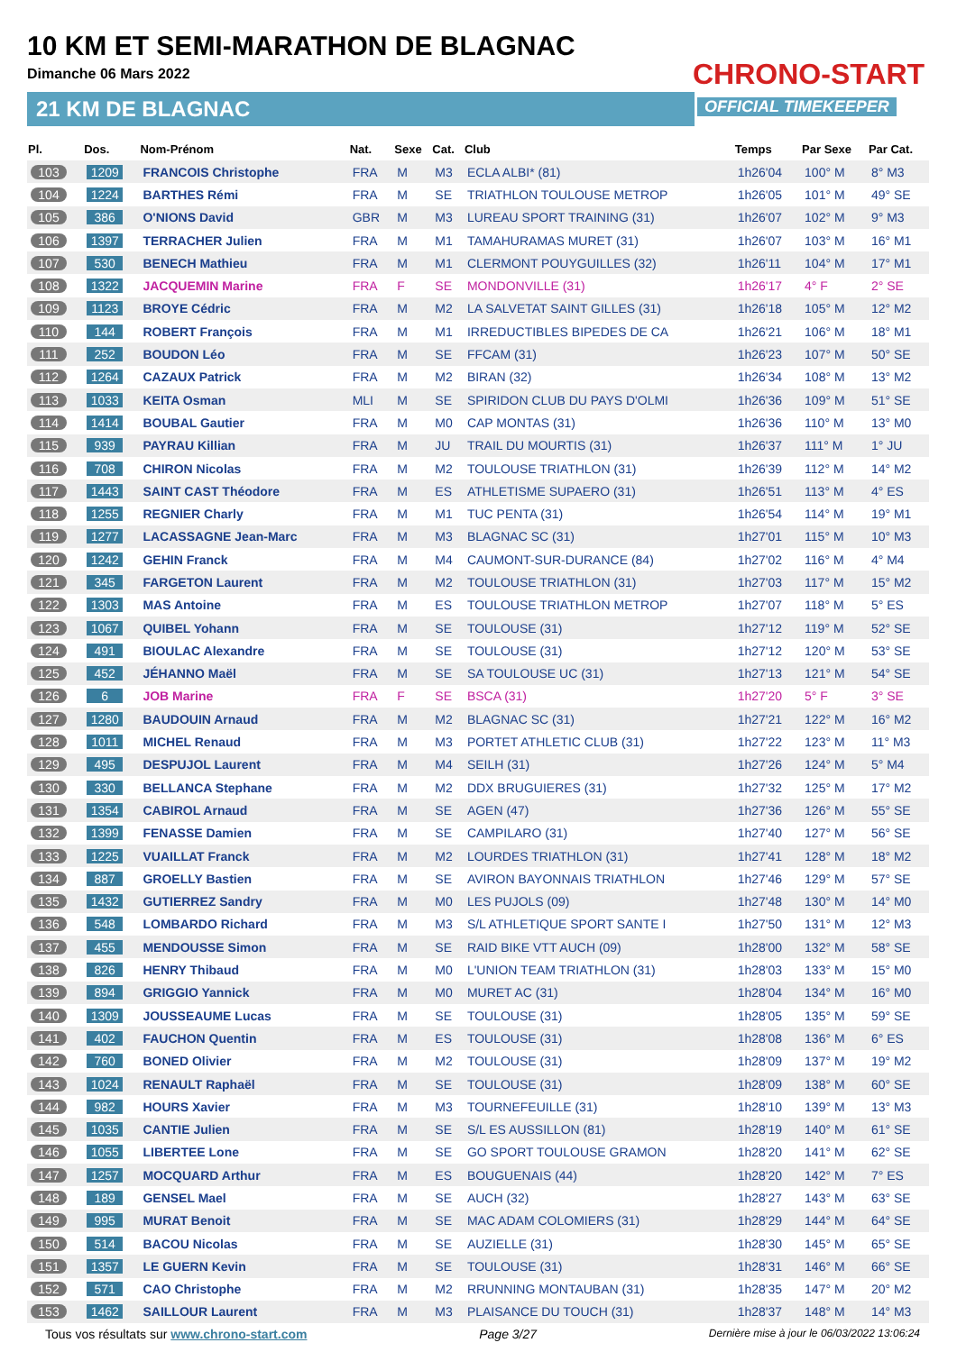10 KM ET SEMI-MARATHON DE BLAGNAC
Dimanche 06 Mars 2022
21 KM DE BLAGNAC
CHRONO-START
OFFICIAL TIMEKEEPER
| Pl. | Dos. | Nom-Prénom | Nat. | Sexe | Cat. | Club | Temps | Par Sexe | Par Cat. |
| --- | --- | --- | --- | --- | --- | --- | --- | --- | --- |
| 103 | 1209 | FRANCOIS Christophe | FRA | M | M3 | ECLA ALBI* (81) | 1h26'04 | 100° M | 8° M3 |
| 104 | 1224 | BARTHES Rémi | FRA | M | SE | TRIATHLON TOULOUSE METROP | 1h26'05 | 101° M | 49° SE |
| 105 | 386 | O'NIONS David | GBR | M | M3 | LUREAU SPORT TRAINING (31) | 1h26'07 | 102° M | 9° M3 |
| 106 | 1397 | TERRACHER Julien | FRA | M | M1 | TAMAHURAMAS MURET (31) | 1h26'07 | 103° M | 16° M1 |
| 107 | 530 | BENECH Mathieu | FRA | M | M1 | CLERMONT POUYGUILLES (32) | 1h26'11 | 104° M | 17° M1 |
| 108 | 1322 | JACQUEMIN Marine | FRA | F | SE | MONDONVILLE (31) | 1h26'17 | 4° F | 2° SE |
| 109 | 1123 | BROYE Cédric | FRA | M | M2 | LA SALVETAT SAINT GILLES (31) | 1h26'18 | 105° M | 12° M2 |
| 110 | 144 | ROBERT François | FRA | M | M1 | IRREDUCTIBLES BIPEDES DE CA | 1h26'21 | 106° M | 18° M1 |
| 111 | 252 | BOUDON Léo | FRA | M | SE | FFCAM (31) | 1h26'23 | 107° M | 50° SE |
| 112 | 1264 | CAZAUX Patrick | FRA | M | M2 | BIRAN (32) | 1h26'34 | 108° M | 13° M2 |
| 113 | 1033 | KEITA Osman | MLI | M | SE | SPIRIDON CLUB DU PAYS D'OLMI | 1h26'36 | 109° M | 51° SE |
| 114 | 1414 | BOUBAL Gautier | FRA | M | M0 | CAP MONTAS (31) | 1h26'36 | 110° M | 13° M0 |
| 115 | 939 | PAYRAU Killian | FRA | M | JU | TRAIL DU MOURTIS (31) | 1h26'37 | 111° M | 1° JU |
| 116 | 708 | CHIRON Nicolas | FRA | M | M2 | TOULOUSE TRIATHLON (31) | 1h26'39 | 112° M | 14° M2 |
| 117 | 1443 | SAINT CAST Théodore | FRA | M | ES | ATHLETISME SUPAERO (31) | 1h26'51 | 113° M | 4° ES |
| 118 | 1255 | REGNIER Charly | FRA | M | M1 | TUC PENTA (31) | 1h26'54 | 114° M | 19° M1 |
| 119 | 1277 | LACASSAGNE Jean-Marc | FRA | M | M3 | BLAGNAC SC (31) | 1h27'01 | 115° M | 10° M3 |
| 120 | 1242 | GEHIN Franck | FRA | M | M4 | CAUMONT-SUR-DURANCE (84) | 1h27'02 | 116° M | 4° M4 |
| 121 | 345 | FARGETON Laurent | FRA | M | M2 | TOULOUSE TRIATHLON (31) | 1h27'03 | 117° M | 15° M2 |
| 122 | 1303 | MAS Antoine | FRA | M | ES | TOULOUSE TRIATHLON METROP | 1h27'07 | 118° M | 5° ES |
| 123 | 1067 | QUIBEL Yohann | FRA | M | SE | TOULOUSE (31) | 1h27'12 | 119° M | 52° SE |
| 124 | 491 | BIOULAC Alexandre | FRA | M | SE | TOULOUSE (31) | 1h27'12 | 120° M | 53° SE |
| 125 | 452 | JÉHANNO Maël | FRA | M | SE | SA TOULOUSE UC (31) | 1h27'13 | 121° M | 54° SE |
| 126 | 6 | JOB Marine | FRA | F | SE | BSCA (31) | 1h27'20 | 5° F | 3° SE |
| 127 | 1280 | BAUDOUIN Arnaud | FRA | M | M2 | BLAGNAC SC (31) | 1h27'21 | 122° M | 16° M2 |
| 128 | 1011 | MICHEL Renaud | FRA | M | M3 | PORTET ATHLETIC CLUB (31) | 1h27'22 | 123° M | 11° M3 |
| 129 | 495 | DESPUJOL Laurent | FRA | M | M4 | SEILH (31) | 1h27'26 | 124° M | 5° M4 |
| 130 | 330 | BELLANCA Stephane | FRA | M | M2 | DDX BRUGUIERES (31) | 1h27'32 | 125° M | 17° M2 |
| 131 | 1354 | CABIROL Arnaud | FRA | M | SE | AGEN (47) | 1h27'36 | 126° M | 55° SE |
| 132 | 1399 | FENASSE Damien | FRA | M | SE | CAMPILARO (31) | 1h27'40 | 127° M | 56° SE |
| 133 | 1225 | VUAILLAT Franck | FRA | M | M2 | LOURDES TRIATHLON (31) | 1h27'41 | 128° M | 18° M2 |
| 134 | 887 | GROELLY Bastien | FRA | M | SE | AVIRON BAYONNAIS TRIATHLON | 1h27'46 | 129° M | 57° SE |
| 135 | 1432 | GUTIERREZ Sandry | FRA | M | M0 | LES PUJOLS (09) | 1h27'48 | 130° M | 14° M0 |
| 136 | 548 | LOMBARDO Richard | FRA | M | M3 | S/L ATHLETIQUE SPORT SANTE I | 1h27'50 | 131° M | 12° M3 |
| 137 | 455 | MENDOUSSE Simon | FRA | M | SE | RAID BIKE VTT AUCH (09) | 1h28'00 | 132° M | 58° SE |
| 138 | 826 | HENRY Thibaud | FRA | M | M0 | L'UNION TEAM TRIATHLON (31) | 1h28'03 | 133° M | 15° M0 |
| 139 | 894 | GRIGGIO Yannick | FRA | M | M0 | MURET AC (31) | 1h28'04 | 134° M | 16° M0 |
| 140 | 1309 | JOUSSEAUME Lucas | FRA | M | SE | TOULOUSE (31) | 1h28'05 | 135° M | 59° SE |
| 141 | 402 | FAUCHON Quentin | FRA | M | ES | TOULOUSE (31) | 1h28'08 | 136° M | 6° ES |
| 142 | 760 | BONED Olivier | FRA | M | M2 | TOULOUSE (31) | 1h28'09 | 137° M | 19° M2 |
| 143 | 1024 | RENAULT Raphaël | FRA | M | SE | TOULOUSE (31) | 1h28'09 | 138° M | 60° SE |
| 144 | 982 | HOURS Xavier | FRA | M | M3 | TOURNEFEUILLE (31) | 1h28'10 | 139° M | 13° M3 |
| 145 | 1035 | CANTIE Julien | FRA | M | SE | S/L ES AUSSILLON (81) | 1h28'19 | 140° M | 61° SE |
| 146 | 1055 | LIBERTEE Lone | FRA | M | SE | GO SPORT TOULOUSE GRAMON | 1h28'20 | 141° M | 62° SE |
| 147 | 1257 | MOCQUARD Arthur | FRA | M | ES | BOUGUENAIS (44) | 1h28'20 | 142° M | 7° ES |
| 148 | 189 | GENSEL Mael | FRA | M | SE | AUCH (32) | 1h28'27 | 143° M | 63° SE |
| 149 | 995 | MURAT Benoit | FRA | M | SE | MAC ADAM COLOMIERS (31) | 1h28'29 | 144° M | 64° SE |
| 150 | 514 | BACOU Nicolas | FRA | M | SE | AUZIELLE (31) | 1h28'30 | 145° M | 65° SE |
| 151 | 1357 | LE GUERN Kevin | FRA | M | SE | TOULOUSE (31) | 1h28'31 | 146° M | 66° SE |
| 152 | 571 | CAO Christophe | FRA | M | M2 | RRUNNING MONTAUBAN (31) | 1h28'35 | 147° M | 20° M2 |
| 153 | 1462 | SAILLOUR Laurent | FRA | M | M3 | PLAISANCE DU TOUCH (31) | 1h28'37 | 148° M | 14° M3 |
Tous vos résultats sur www.chrono-start.com Page 3/27 Dernière mise à jour le 06/03/2022 13:06:24